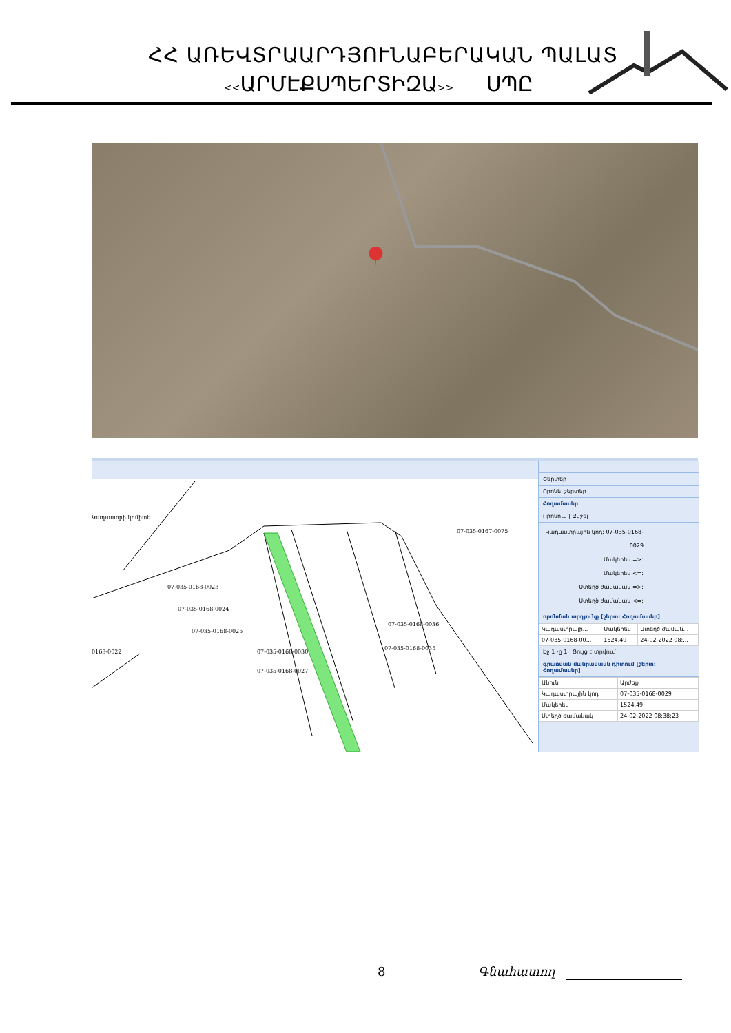ՀՀ ԱՌԵՎՏՐԱԱՐԴՅՈՒՆԱԲԵՐԱԿԱՆ ՊԱԼԱՏ
<<ԱՐՄԷՔՍՊԵՐՏԻԶԱ>> ՍՊԸ
Կադաստրի կոմիտե
07-035-0168-0023
07-035-0168-0024
07-035-0168-0025
0168-0022
07-035-0168-0030
07-035-0168-0027
07-035-0168-0036
07-035-0168-0035
07-035-0167-0075
Շերտեր
Որոնել շերտեր
Հողամասեր
Որոնում | Ջնջել
Կադաստրային կոդ: 07-035-0168-0029
Մակերես =>:
Մակերես <=:
Ստեղծ ժամանակ =>:
Ստեղծ ժամանակ <=:
որոնման արդյունք [շերտ: Հողամասեր]
| Կադաստրայի... | Մակերես | Ստեղծ ժաման... |
| --- | --- | --- |
| 07-035-0168-00... | 1524.49 | 24-02-2022 08:... |
Էջ 1 -ը 1 Ցույց է տրվում
գրառման մանրամասն դիտում [շերտ: Հողամասեր]
| Անուն | Արժեք |
| --- | --- |
| Կադաստրային կոդ | 07-035-0168-0029 |
| Մակերես | 1524.49 |
| Ստեղծ ժամանակ | 24-02-2022 08:38:23 |
8 Գնահատող